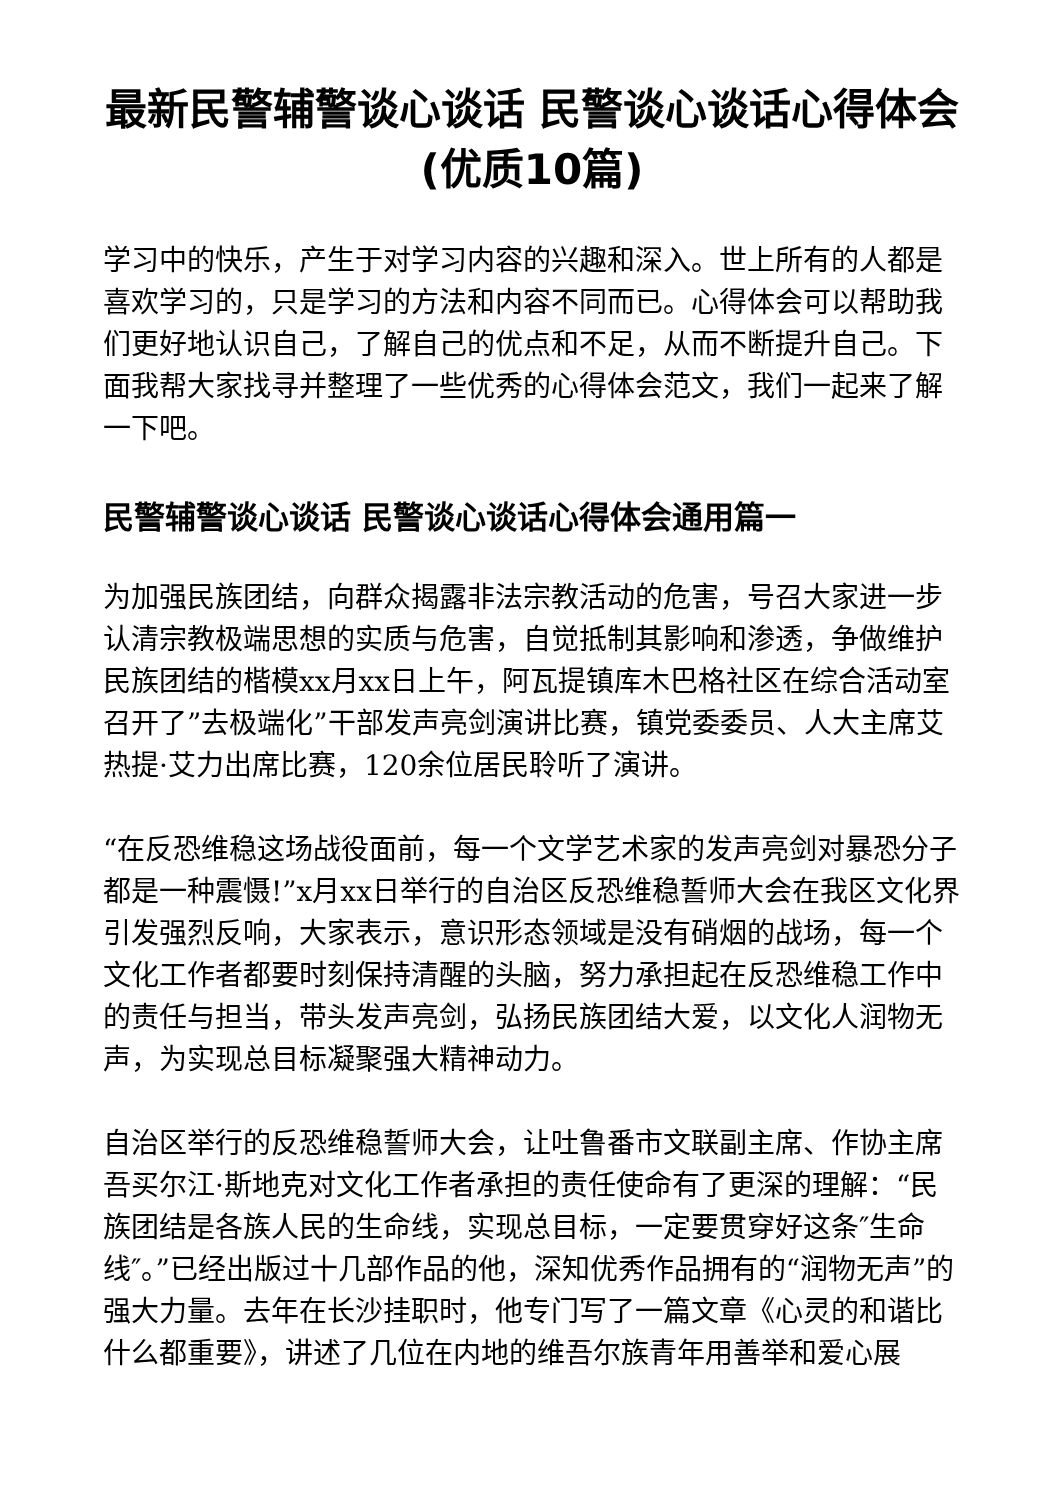最新民警辅警谈心谈话 民警谈心谈话心得体会(优质10篇)
学习中的快乐，产生于对学习内容的兴趣和深入。世上所有的人都是喜欢学习的，只是学习的方法和内容不同而已。心得体会可以帮助我们更好地认识自己，了解自己的优点和不足，从而不断提升自己。下面我帮大家找寻并整理了一些优秀的心得体会范文，我们一起来了解一下吧。
民警辅警谈心谈话 民警谈心谈话心得体会通用篇一
为加强民族团结，向群众揭露非法宗教活动的危害，号召大家进一步认清宗教极端思想的实质与危害，自觉抵制其影响和渗透，争做维护民族团结的楷模xx月xx日上午，阿瓦提镇库木巴格社区在综合活动室召开了”去极端化”干部发声亮剑演讲比赛，镇党委委员、人大主席艾热提·艾力出席比赛，120余位居民聆听了演讲。
“在反恐维稳这场战役面前，每一个文学艺术家的发声亮剑对暴恐分子都是一种震慑!”x月xx日举行的自治区反恐维稳誓师大会在我区文化界引发强烈反响，大家表示，意识形态领域是没有硝烟的战场，每一个文化工作者都要时刻保持清醒的头脑，努力承担起在反恐维稳工作中的责任与担当，带头发声亮剑，弘扬民族团结大爱，以文化人润物无声，为实现总目标凝聚强大精神动力。
自治区举行的反恐维稳誓师大会，让吐鲁番市文联副主席、作协主席吾买尔江·斯地克对文化工作者承担的责任使命有了更深的理解：“民族团结是各族人民的生命线，实现总目标，一定要贯穿好这条″生命线″。”已经出版过十几部作品的他，深知优秀作品拥有的“润物无声”的强大力量。去年在长沙挂职时，他专门写了一篇文章《心灵的和谐比什么都重要》，讲述了几位在内地的维吾尔族青年用善举和爱心展